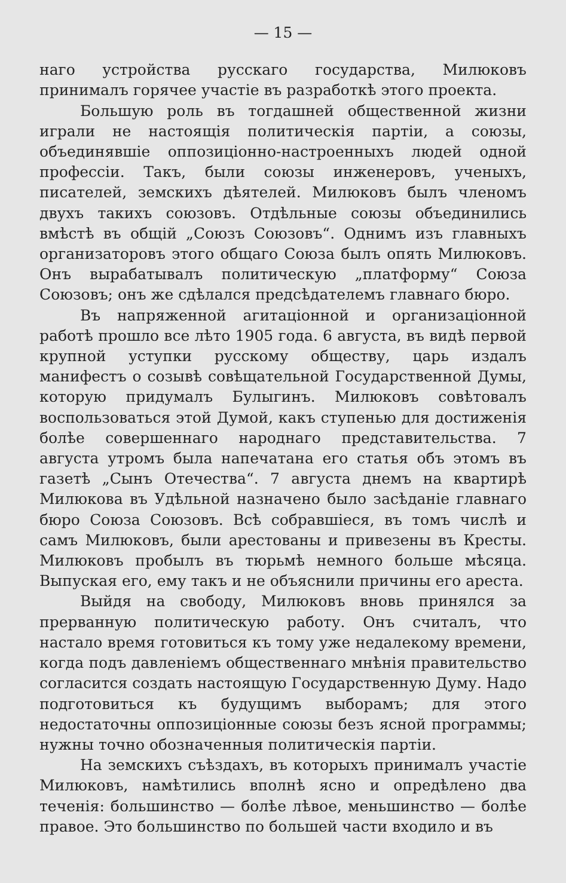— 15 —
наго устройства русскаго государства, Милюковъ принималъ горячее участiе въ разработкѣ этого проекта.
Большую роль въ тогдашней общественной жизни играли не настоящiя политическiя партiи, а союзы, объединявшiе оппозицiонно-настроенныхъ людей одной профессiи. Такъ, были союзы инженеровъ, ученыхъ, писателей, земскихъ дѣятелей. Милюковъ былъ членомъ двухъ такихъ союзовъ. Отдѣльные союзы объединились вмѣстѣ въ общiй „Союзъ Союзовъ“. Однимъ изъ главныхъ организаторовъ этого общаго Союза былъ опять Милюковъ. Онъ вырабатывалъ политическую „платформу“ Союза Союзовъ; онъ же сдѣлался предсѣдателемъ главнаго бюро.
Въ напряженной агитацiонной и организацiонной работѣ прошло все лѣто 1905 года. 6 августа, въ видѣ первой крупной уступки русскому обществу, царь издалъ манифестъ о созывѣ совѣщательной Государственной Думы, которую придумалъ Булыгинъ. Милюковъ совѣтовалъ воспользоваться этой Думой, какъ ступенью для достиженiя болѣе совершеннаго народнаго представительства. 7 августа утромъ была напечатана его статья объ этомъ въ газетѣ „Сынъ Отечества“. 7 августа днемъ на квартирѣ Милюкова въ Удѣльной назначено было засѣданiе главнаго бюро Союза Союзовъ. Всѣ собравшiеся, въ томъ числѣ и самъ Милюковъ, были арестованы и привезены въ Кресты. Милюковъ пробылъ въ тюрьмѣ немного больше мѣсяца. Выпуская его, ему такъ и не объяснили причины его ареста.
Выйдя на свободу, Милюковъ вновь принялся за прерванную политическую работу. Онъ считалъ, что настало время готовиться къ тому уже недалекому времени, когда подъ давленiемъ общественнаго мнѣнiя правительство согласится создать настоящую Государственную Думу. Надо подготовиться къ будущимъ выборамъ; для этого недостаточны оппозицiонные союзы безъ ясной программы; нужны точно обозначенныя политическiя партiи.
На земскихъ съѣздахъ, въ которыхъ принималъ участiе Милюковъ, намѣтились вполнѣ ясно и опредѣлено два теченiя: большинство — болѣе лѣвое, меньшинство — болѣе правое. Это большинство по большей части входило и въ